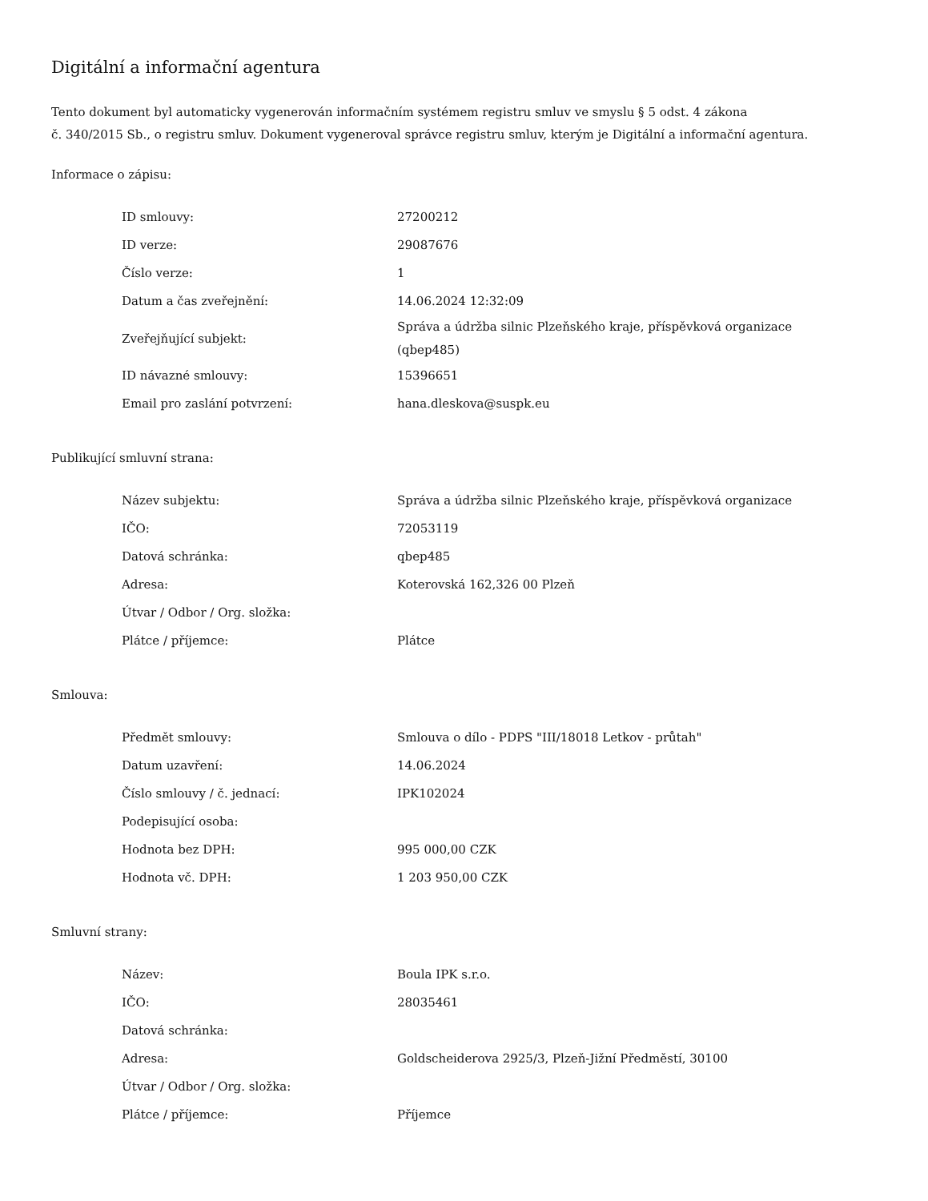Digitální a informační agentura
Tento dokument byl automaticky vygenerován informačním systémem registru smluv ve smyslu § 5 odst. 4 zákona
č. 340/2015 Sb., o registru smluv. Dokument vygeneroval správce registru smluv, kterým je Digitální a informační agentura.
Informace o zápisu:
| ID smlouvy: | 27200212 |
| ID verze: | 29087676 |
| Číslo verze: | 1 |
| Datum a čas zveřejnění: | 14.06.2024 12:32:09 |
| Zveřejňující subjekt: | Správa a údržba silnic Plzeňského kraje, příspěvková organizace (qbep485) |
| ID návazné smlouvy: | 15396651 |
| Email pro zaslání potvrzení: | hana.dleskova@suspk.eu |
Publikující smluvní strana:
| Název subjektu: | Správa a údržba silnic Plzeňského kraje, příspěvková organizace |
| IČO: | 72053119 |
| Datová schránka: | qbep485 |
| Adresa: | Koterovská 162,326 00 Plzeň |
| Útvar / Odbor / Org. složka: | |
| Plátce / příjemce: | Plátce |
Smlouva:
| Předmět smlouvy: | Smlouva o dílo - PDPS "III/18018 Letkov - průtah" |
| Datum uzavření: | 14.06.2024 |
| Číslo smlouvy / č. jednací: | IPK102024 |
| Podepisující osoba: | |
| Hodnota bez DPH: | 995 000,00 CZK |
| Hodnota vč. DPH: | 1 203 950,00 CZK |
Smluvní strany:
| Název: | Boula IPK s.r.o. |
| IČO: | 28035461 |
| Datová schránka: | |
| Adresa: | Goldscheiderova 2925/3, Plzeň-Jižní Předměstí, 30100 |
| Útvar / Odbor / Org. složka: | |
| Plátce / příjemce: | Příjemce |